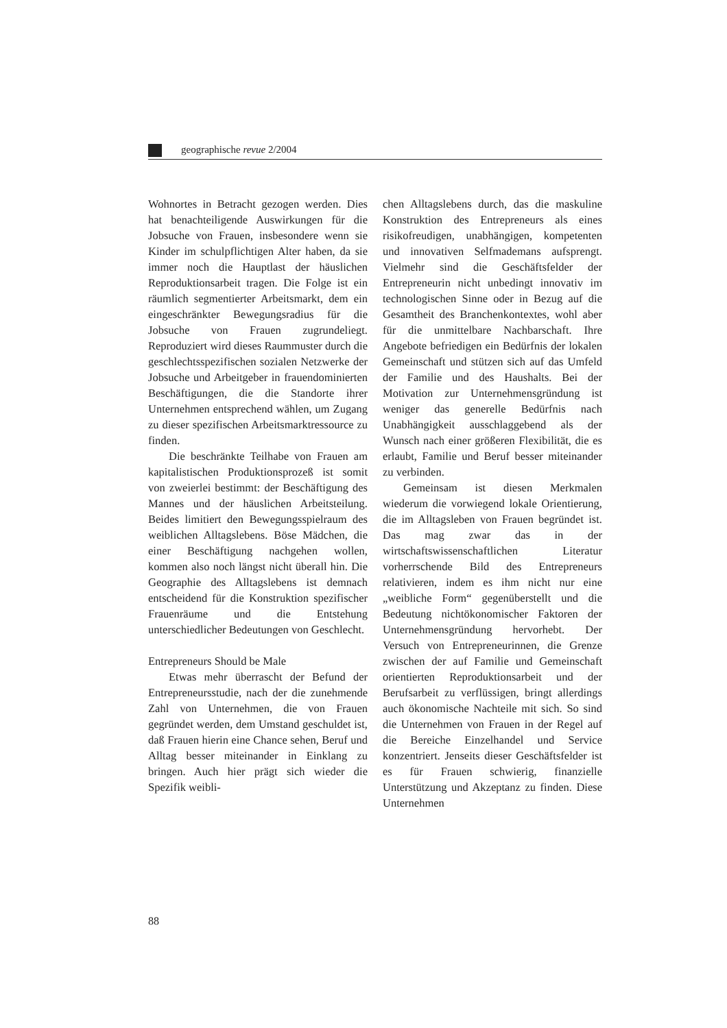geographische revue 2/2004
Wohnortes in Betracht gezogen werden. Dies hat benachteiligende Auswirkungen für die Jobsuche von Frauen, insbesondere wenn sie Kinder im schulpflichtigen Alter haben, da sie immer noch die Hauptlast der häuslichen Reproduktionsarbeit tragen. Die Folge ist ein räumlich segmentierter Arbeitsmarkt, dem ein eingeschränkter Bewegungsradius für die Jobsuche von Frauen zugrundeliegt. Reproduziert wird dieses Raummuster durch die geschlechtsspezifischen sozialen Netzwerke der Jobsuche und Arbeitgeber in frauendominierten Beschäftigungen, die die Standorte ihrer Unternehmen entsprechend wählen, um Zugang zu dieser spezifischen Arbeitsmarktressource zu finden.
Die beschränkte Teilhabe von Frauen am kapitalistischen Produktionsprozeß ist somit von zweierlei bestimmt: der Beschäftigung des Mannes und der häuslichen Arbeitsteilung. Beides limitiert den Bewegungsspielraum des weiblichen Alltagslebens. Böse Mädchen, die einer Beschäftigung nachgehen wollen, kommen also noch längst nicht überall hin. Die Geographie des Alltagslebens ist demnach entscheidend für die Konstruktion spezifischer Frauenräume und die Entstehung unterschiedlicher Bedeutungen von Geschlecht.
Entrepreneurs Should be Male
Etwas mehr überrascht der Befund der Entrepreneursstudie, nach der die zunehmende Zahl von Unternehmen, die von Frauen gegründet werden, dem Umstand geschuldet ist, daß Frauen hierin eine Chance sehen, Beruf und Alltag besser miteinander in Einklang zu bringen. Auch hier prägt sich wieder die Spezifik weibli-
chen Alltagslebens durch, das die maskuline Konstruktion des Entrepreneurs als eines risikofreudigen, unabhängigen, kompetenten und innovativen Selfmademans aufsprengt. Vielmehr sind die Geschäftsfelder der Entrepreneurin nicht unbedingt innovativ im technologischen Sinne oder in Bezug auf die Gesamtheit des Branchenkontextes, wohl aber für die unmittelbare Nachbarschaft. Ihre Angebote befriedigen ein Bedürfnis der lokalen Gemeinschaft und stützen sich auf das Umfeld der Familie und des Haushalts. Bei der Motivation zur Unternehmensgründung ist weniger das generelle Bedürfnis nach Unabhängigkeit ausschlaggebend als der Wunsch nach einer größeren Flexibilität, die es erlaubt, Familie und Beruf besser miteinander zu verbinden.
Gemeinsam ist diesen Merkmalen wiederum die vorwiegend lokale Orientierung, die im Alltagsleben von Frauen begründet ist. Das mag zwar das in der wirtschaftswissenschaftlichen Literatur vorherrschende Bild des Entrepreneurs relativieren, indem es ihm nicht nur eine „weibliche Form“ gegenüberstellt und die Bedeutung nichtökonomischer Faktoren der Unternehmensgründung hervorhebt. Der Versuch von Entrepreneurinnen, die Grenze zwischen der auf Familie und Gemeinschaft orientierten Reproduktionsarbeit und der Berufsarbeit zu verflüssigen, bringt allerdings auch ökonomische Nachteile mit sich. So sind die Unternehmen von Frauen in der Regel auf die Bereiche Einzelhandel und Service konzentriert. Jenseits dieser Geschäftsfelder ist es für Frauen schwierig, finanzielle Unterstützung und Akzeptanz zu finden. Diese Unternehmen
88